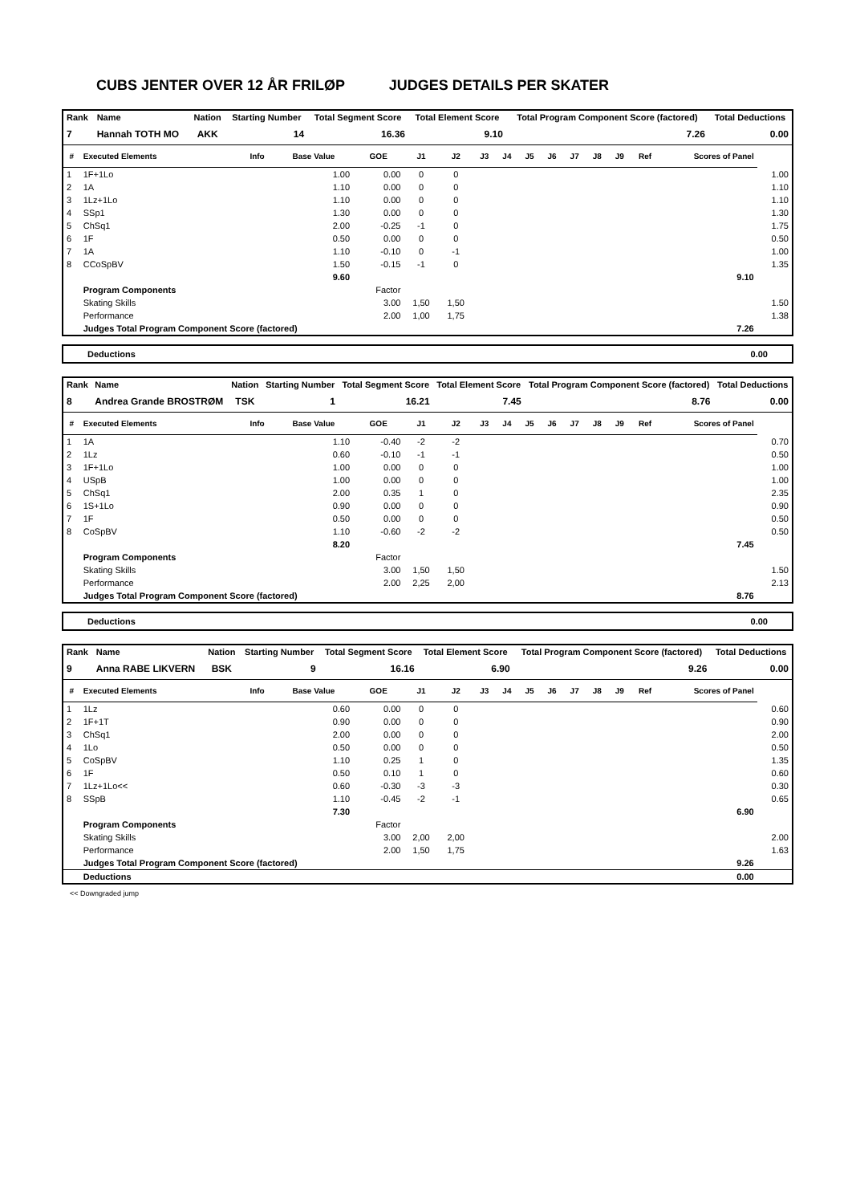CUBS JENTER OVER 12 ÅR FRILØP JUDGES DETAILS PER SKATER
| Rank | Name | Nation | Starting Number | Total Segment Score | Total Element Score | Total Program Component Score (factored) | Total Deductions |
| --- | --- | --- | --- | --- | --- | --- | --- |
| 7 | Hannah TOTH MO | AKK | 14 | 16.36 | 9.10 | 7.26 | 0.00 |
| # | Executed Elements | Info | Base Value | GOE | J1 | J2 | J3 | J4 | J5 | J6 | J7 | J8 | J9 | Ref | Scores of Panel | |
| --- | --- | --- | --- | --- | --- | --- | --- | --- | --- | --- | --- | --- | --- | --- | --- | --- |
| 1 | 1F+1Lo | | 1.00 | 0.00 | 0 | 0 | | | | | | | | | | 1.00 |
| 2 | 1A | | 1.10 | 0.00 | 0 | 0 | | | | | | | | | | 1.10 |
| 3 | 1Lz+1Lo | | 1.10 | 0.00 | 0 | 0 | | | | | | | | | | 1.10 |
| 4 | SSp1 | | 1.30 | 0.00 | 0 | 0 | | | | | | | | | | 1.30 |
| 5 | ChSq1 | | 2.00 | -0.25 | -1 | 0 | | | | | | | | | | 1.75 |
| 6 | 1F | | 0.50 | 0.00 | 0 | 0 | | | | | | | | | | 0.50 |
| 7 | 1A | | 1.10 | -0.10 | 0 | -1 | | | | | | | | | | 1.00 |
| 8 | CCoSpBV | | 1.50 | -0.15 | -1 | 0 | | | | | | | | | | 1.35 |
| | | | 9.60 | 9.10 | | | | | | | | | | | | |
| | Program Components | | | Factor | | | | | | | | | | | | |
| | Skating Skills | | | 3.00 | 1,50 | 1,50 | | | | | | | | | | 1.50 |
| | Performance | | | 2.00 | 1,00 | 1,75 | | | | | | | | | | 1.38 |
| | Judges Total Program Component Score (factored) | | | | 7.26 | | | | | | | | | | | |
Deductions 0.00
| Rank | Name | Nation | Starting Number | Total Segment Score | Total Element Score | Total Program Component Score (factored) | Total Deductions |
| --- | --- | --- | --- | --- | --- | --- | --- |
| 8 | Andrea Grande BROSTRØM | TSK | 1 | 16.21 | 7.45 | 8.76 | 0.00 |
| # | Executed Elements | Info | Base Value | GOE | J1 | J2 | J3 | J4 | J5 | J6 | J7 | J8 | J9 | Ref | Scores of Panel | |
| --- | --- | --- | --- | --- | --- | --- | --- | --- | --- | --- | --- | --- | --- | --- | --- | --- |
| 1 | 1A | | 1.10 | -0.40 | -2 | -2 | | | | | | | | | | 0.70 |
| 2 | 1Lz | | 0.60 | -0.10 | -1 | -1 | | | | | | | | | | 0.50 |
| 3 | 1F+1Lo | | 1.00 | 0.00 | 0 | 0 | | | | | | | | | | 1.00 |
| 4 | USpB | | 1.00 | 0.00 | 0 | 0 | | | | | | | | | | 1.00 |
| 5 | ChSq1 | | 2.00 | 0.35 | 1 | 0 | | | | | | | | | | 2.35 |
| 6 | 1S+1Lo | | 0.90 | 0.00 | 0 | 0 | | | | | | | | | | 0.90 |
| 7 | 1F | | 0.50 | 0.00 | 0 | 0 | | | | | | | | | | 0.50 |
| 8 | CoSpBV | | 1.10 | -0.60 | -2 | -2 | | | | | | | | | | 0.50 |
| | | | 8.20 | 7.45 | | | | | | | | | | | | |
| | Program Components | | | Factor | | | | | | | | | | | | |
| | Skating Skills | | | 3.00 | 1,50 | 1,50 | | | | | | | | | | 1.50 |
| | Performance | | | 2.00 | 2,25 | 2,00 | | | | | | | | | | 2.13 |
| | Judges Total Program Component Score (factored) | | | | 8.76 | | | | | | | | | | | |
Deductions 0.00
| Rank | Name | Nation | Starting Number | Total Segment Score | Total Element Score | Total Program Component Score (factored) | Total Deductions |
| --- | --- | --- | --- | --- | --- | --- | --- |
| 9 | Anna RABE LIKVERN | BSK | 9 | 16.16 | 6.90 | 9.26 | 0.00 |
| # | Executed Elements | Info | Base Value | GOE | J1 | J2 | J3 | J4 | J5 | J6 | J7 | J8 | J9 | Ref | Scores of Panel | |
| --- | --- | --- | --- | --- | --- | --- | --- | --- | --- | --- | --- | --- | --- | --- | --- | --- |
| 1 | 1Lz | | 0.60 | 0.00 | 0 | 0 | | | | | | | | | | 0.60 |
| 2 | 1F+1T | | 0.90 | 0.00 | 0 | 0 | | | | | | | | | | 0.90 |
| 3 | ChSq1 | | 2.00 | 0.00 | 0 | 0 | | | | | | | | | | 2.00 |
| 4 | 1Lo | | 0.50 | 0.00 | 0 | 0 | | | | | | | | | | 0.50 |
| 5 | CoSpBV | | 1.10 | 0.25 | 1 | 0 | | | | | | | | | | 1.35 |
| 6 | 1F | | 0.50 | 0.10 | 1 | 0 | | | | | | | | | | 0.60 |
| 7 | 1Lz+1Lo<< | | 0.60 | -0.30 | -3 | -3 | | | | | | | | | | 0.30 |
| 8 | SSpB | | 1.10 | -0.45 | -2 | -1 | | | | | | | | | | 0.65 |
| | | | 7.30 | 6.90 | | | | | | | | | | | | |
| | Program Components | | | Factor | | | | | | | | | | | | |
| | Skating Skills | | | 3.00 | 2,00 | 2,00 | | | | | | | | | | 2.00 |
| | Performance | | | 2.00 | 1,50 | 1,75 | | | | | | | | | | 1.63 |
| | Judges Total Program Component Score (factored) | | | | 9.26 | | | | | | | | | | | |
| | Deductions | | | | 0.00 | | | | | | | | | | | |
<< Downgraded jump